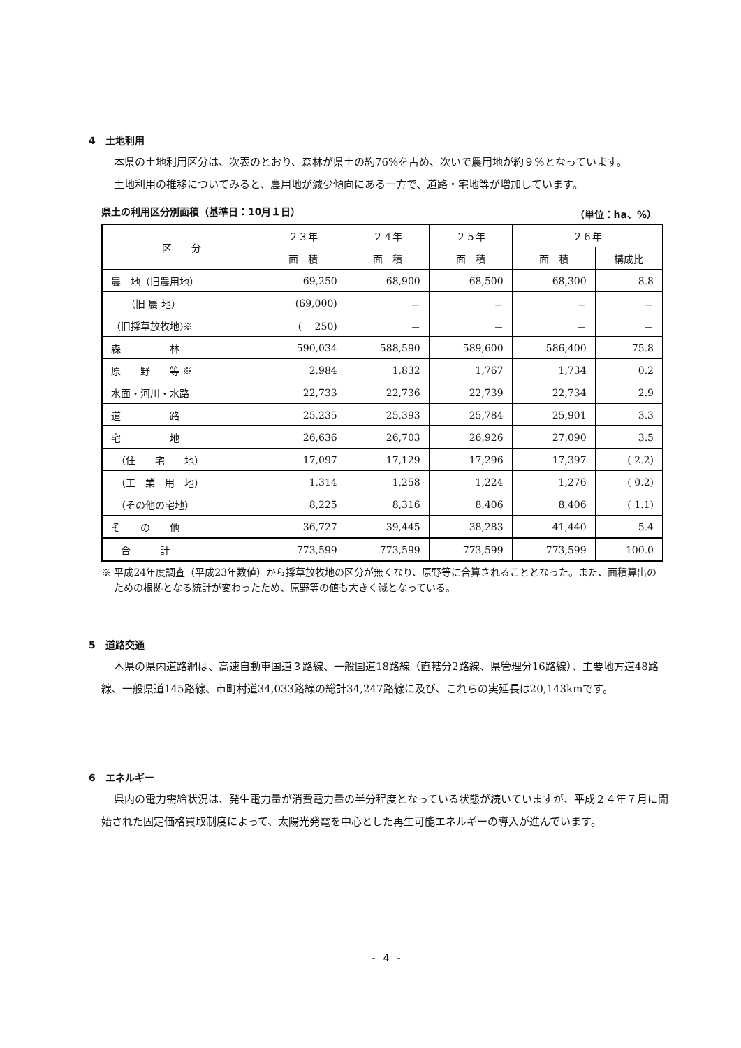4　土地利用
本県の土地利用区分は、次表のとおり、森林が県土の約76%を占め、次いで農用地が約９%となっています。
土地利用の推移についてみると、農用地が減少傾向にある一方で、道路・宅地等が増加しています。
県土の利用区分別面積（基準日：10月１日） （単位：ha、%）
| 区 分 | ２３年 | ２４年 | ２５年 | ２６年 | |
| --- | --- | --- | --- | --- | --- |
| | 面 積 | 面 積 | 面 積 | 面 積 | 構成比 |
| 農 地（旧農用地） | 69,250 | 68,900 | 68,500 | 68,300 | 8.8 |
| （旧 農 地） | (69,000) | － | － | － | － |
| （旧採草放牧地)※ | ( 250) | － | － | － | － |
| 森 林 | 590,034 | 588,590 | 589,600 | 586,400 | 75.8 |
| 原 野 等 ※ | 2,984 | 1,832 | 1,767 | 1,734 | 0.2 |
| 水面・河川・水路 | 22,733 | 22,736 | 22,739 | 22,734 | 2.9 |
| 道 路 | 25,235 | 25,393 | 25,784 | 25,901 | 3.3 |
| 宅 地 | 26,636 | 26,703 | 26,926 | 27,090 | 3.5 |
| （住 宅 地） | 17,097 | 17,129 | 17,296 | 17,397 | ( 2.2) |
| （工 業 用 地） | 1,314 | 1,258 | 1,224 | 1,276 | ( 0.2) |
| （その他の宅地） | 8,225 | 8,316 | 8,406 | 8,406 | ( 1.1) |
| そ の 他 | 36,727 | 39,445 | 38,283 | 41,440 | 5.4 |
| 合 計 | 773,599 | 773,599 | 773,599 | 773,599 | 100.0 |
※ 平成24年度調査（平成23年数値）から採草放牧地の区分が無くなり、原野等に合算されることとなった。また、面積算出のための根拠となる統計が変わったため、原野等の値も大きく減となっている。
5　道路交通
本県の県内道路網は、高速自動車国道３路線、一般国道18路線（直轄分2路線、県管理分16路線）、主要地方道48路線、一般県道145路線、市町村道34,033路線の総計34,247路線に及び、これらの実延長は20,143kmです。
6　エネルギー
県内の電力需給状況は、発生電力量が消費電力量の半分程度となっている状態が続いていますが、平成２４年７月に開始された固定価格買取制度によって、太陽光発電を中心とした再生可能エネルギーの導入が進んでいます。
- 4 -